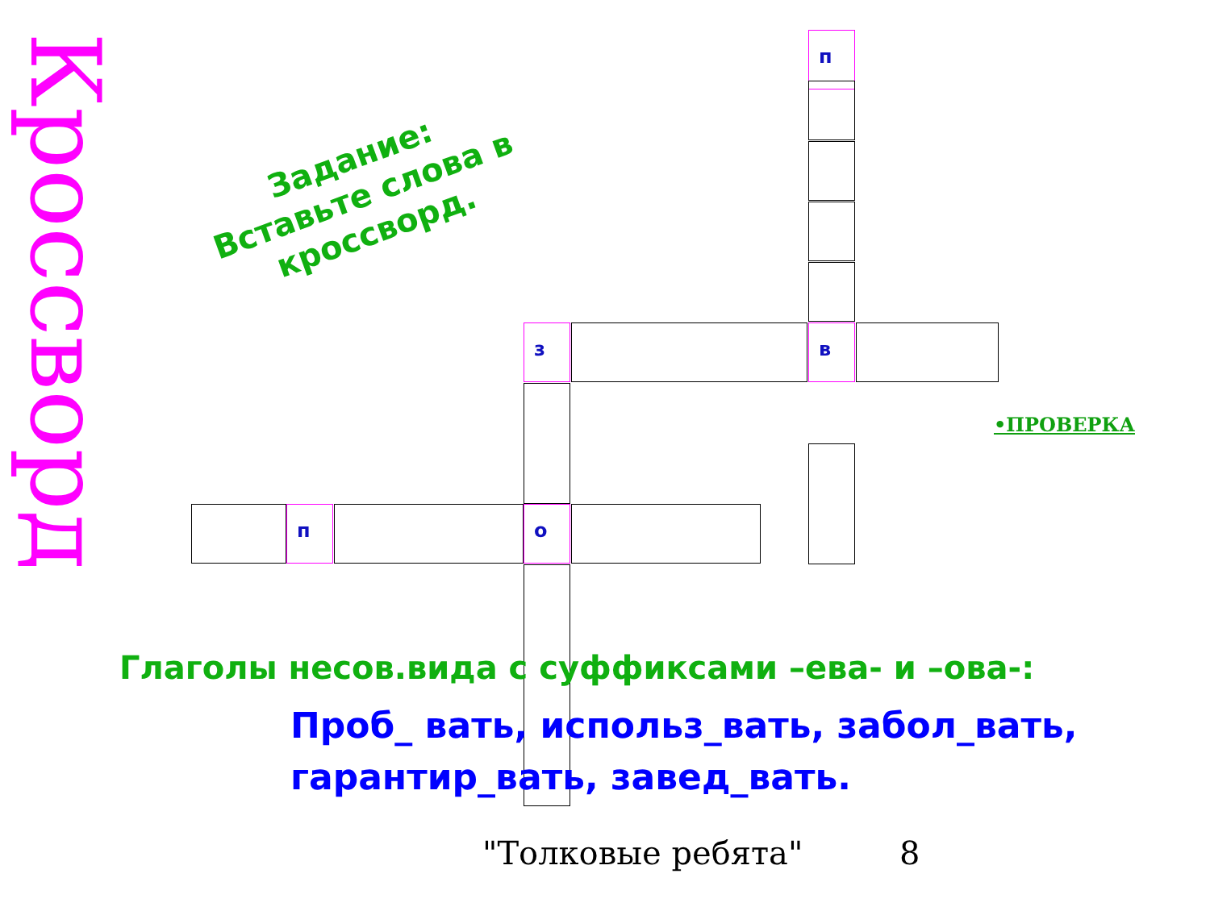Кроссворд
Задание:
Вставьте слова в кроссворд.
п
з в
п о
•ПРОВЕРКА
Глаголы несов.вида с суффиксами –ева- и –ова-:
Проб_ вать, использ_вать, забол_вать, гарантир_вать, завед_вать.
"Толковые ребята" 8